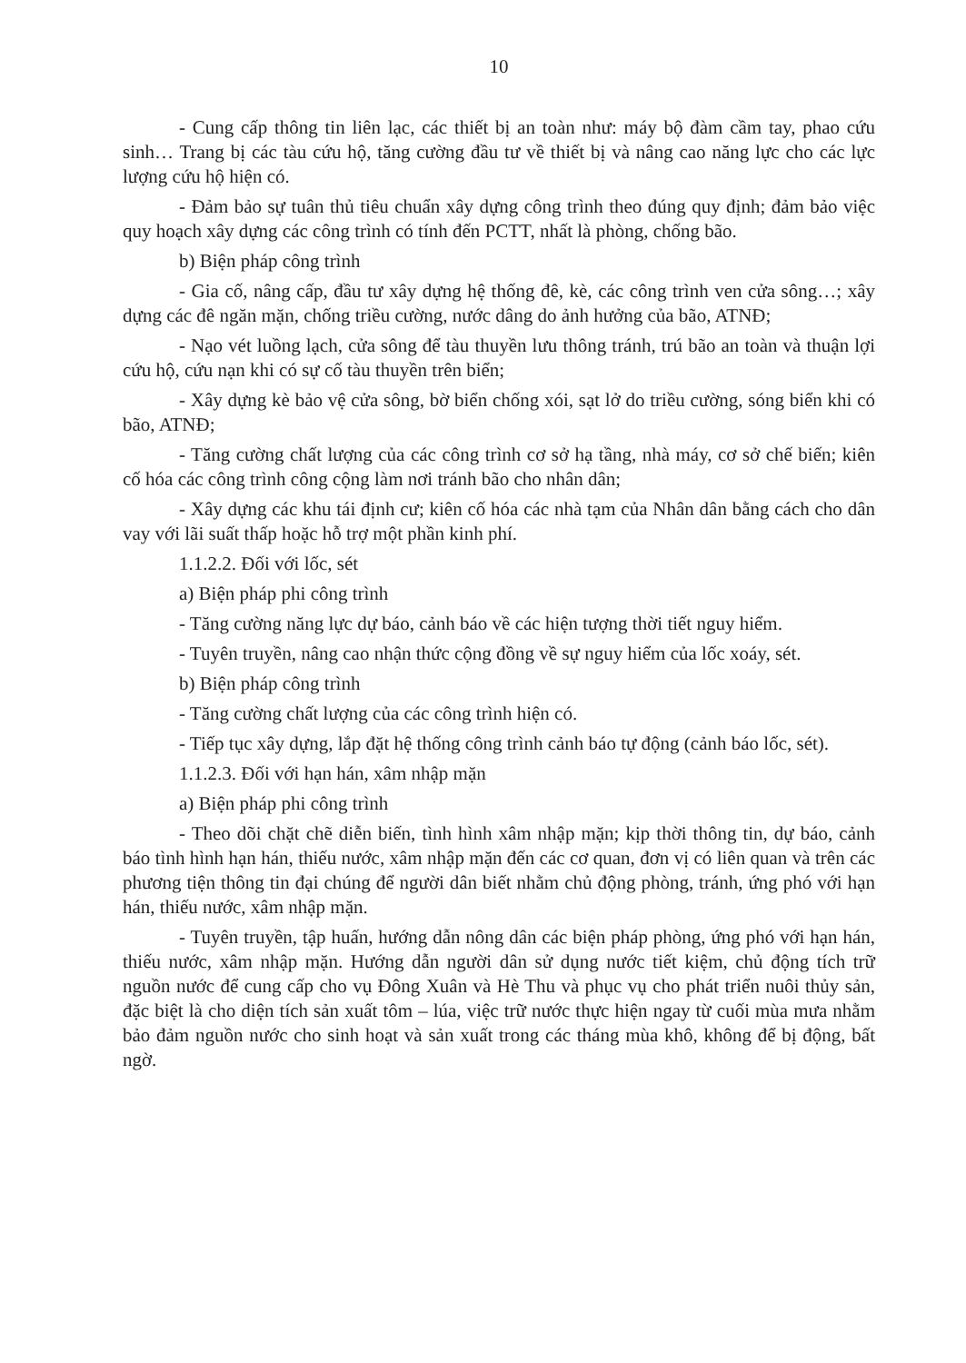10
- Cung cấp thông tin liên lạc, các thiết bị an toàn như: máy bộ đàm cầm tay, phao cứu sinh… Trang bị các tàu cứu hộ, tăng cường đầu tư về thiết bị và nâng cao năng lực cho các lực lượng cứu hộ hiện có.
- Đảm bảo sự tuân thủ tiêu chuẩn xây dựng công trình theo đúng quy định; đảm bảo việc quy hoạch xây dựng các công trình có tính đến PCTT, nhất là phòng, chống bão.
b) Biện pháp công trình
- Gia cố, nâng cấp, đầu tư xây dựng hệ thống đê, kè, các công trình ven cửa sông…; xây dựng các đê ngăn mặn, chống triều cường, nước dâng do ảnh hưởng của bão, ATNĐ;
- Nạo vét luồng lạch, cửa sông để tàu thuyền lưu thông tránh, trú bão an toàn và thuận lợi cứu hộ, cứu nạn khi có sự cố tàu thuyền trên biển;
- Xây dựng kè bảo vệ cửa sông, bờ biển chống xói, sạt lở do triều cường, sóng biển khi có bão, ATNĐ;
- Tăng cường chất lượng của các công trình cơ sở hạ tầng, nhà máy, cơ sở chế biến; kiên cố hóa các công trình công cộng làm nơi tránh bão cho nhân dân;
- Xây dựng các khu tái định cư; kiên cố hóa các nhà tạm của Nhân dân bằng cách cho dân vay với lãi suất thấp hoặc hỗ trợ một phần kinh phí.
1.1.2.2. Đối với lốc, sét
a) Biện pháp phi công trình
- Tăng cường năng lực dự báo, cảnh báo về các hiện tượng thời tiết nguy hiểm.
- Tuyên truyền, nâng cao nhận thức cộng đồng về sự nguy hiểm của lốc xoáy, sét.
b) Biện pháp công trình
- Tăng cường chất lượng của các công trình hiện có.
- Tiếp tục xây dựng, lắp đặt hệ thống công trình cảnh báo tự động (cảnh báo lốc, sét).
1.1.2.3. Đối với hạn hán, xâm nhập mặn
a) Biện pháp phi công trình
- Theo dõi chặt chẽ diễn biến, tình hình xâm nhập mặn; kịp thời thông tin, dự báo, cảnh báo tình hình hạn hán, thiếu nước, xâm nhập mặn đến các cơ quan, đơn vị có liên quan và trên các phương tiện thông tin đại chúng để người dân biết nhằm chủ động phòng, tránh, ứng phó với hạn hán, thiếu nước, xâm nhập mặn.
- Tuyên truyền, tập huấn, hướng dẫn nông dân các biện pháp phòng, ứng phó với hạn hán, thiếu nước, xâm nhập mặn. Hướng dẫn người dân sử dụng nước tiết kiệm, chủ động tích trữ nguồn nước để cung cấp cho vụ Đông Xuân và Hè Thu và phục vụ cho phát triển nuôi thủy sản, đặc biệt là cho diện tích sản xuất tôm – lúa, việc trữ nước thực hiện ngay từ cuối mùa mưa nhằm bảo đảm nguồn nước cho sinh hoạt và sản xuất trong các tháng mùa khô, không để bị động, bất ngờ.